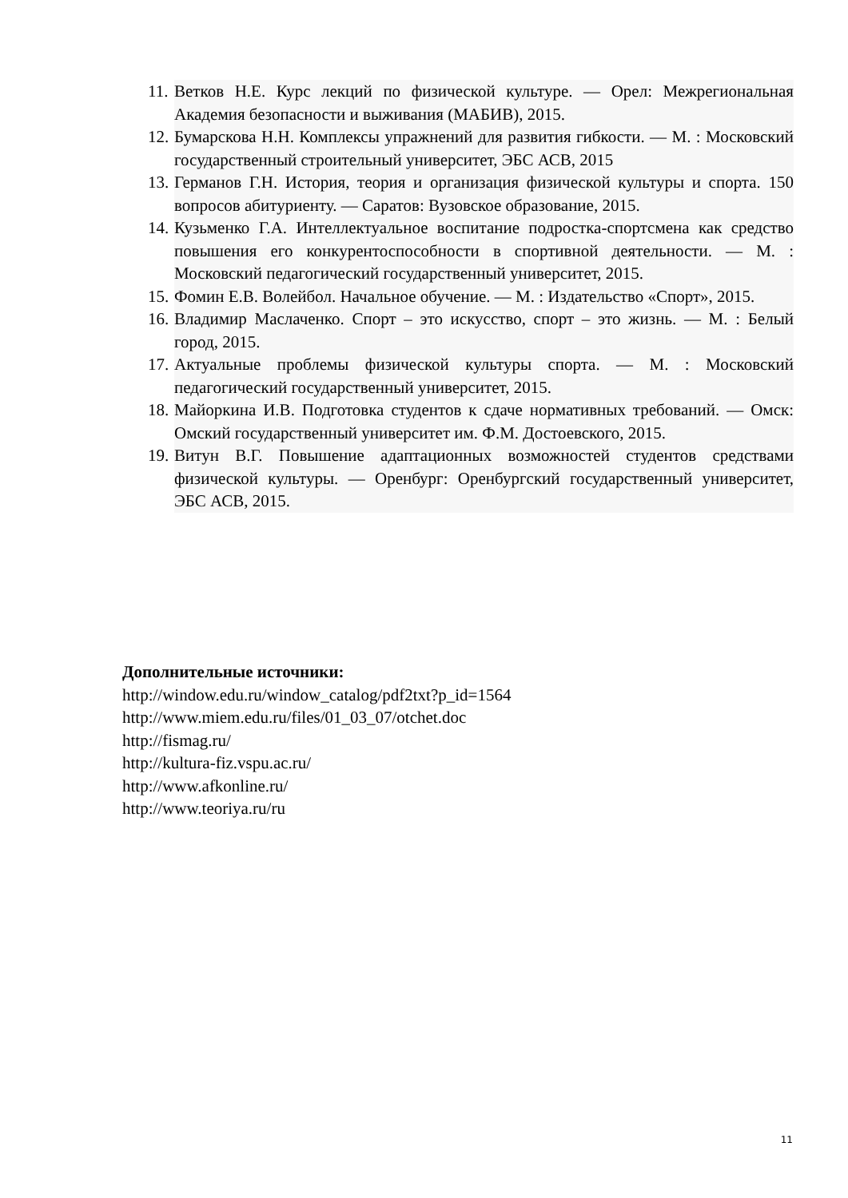11. Ветков Н.Е. Курс лекций по физической культуре. — Орел: Межрегиональная Академия безопасности и выживания (МАБИВ), 2015.
12. Бумарскова Н.Н. Комплексы упражнений для развития гибкости. — М. : Московский государственный строительный университет, ЭБС АСВ, 2015
13. Германов Г.Н. История, теория и организация физической культуры и спорта. 150 вопросов абитуриенту. — Саратов: Вузовское образование, 2015.
14. Кузьменко Г.А. Интеллектуальное воспитание подростка-спортсмена как средство повышения его конкурентоспособности в спортивной деятельности. — М. : Московский педагогический государственный университет, 2015.
15. Фомин Е.В. Волейбол. Начальное обучение. — М. : Издательство «Спорт», 2015.
16. Владимир Маслаченко. Спорт – это искусство, спорт – это жизнь. — М. : Белый город, 2015.
17. Актуальные проблемы физической культуры спорта. — М. : Московский педагогический государственный университет, 2015.
18. Майоркина И.В. Подготовка студентов к сдаче нормативных требований. — Омск: Омский государственный университет им. Ф.М. Достоевского, 2015.
19. Витун В.Г. Повышение адаптационных возможностей студентов средствами физической культуры. — Оренбург: Оренбургский государственный университет, ЭБС АСВ, 2015.
Дополнительные источники:
http://window.edu.ru/window_catalog/pdf2txt?p_id=1564
http://www.miem.edu.ru/files/01_03_07/otchet.doc
http://fismag.ru/
http://kultura-fiz.vspu.ac.ru/
http://www.afkonline.ru/
http://www.teoriya.ru/ru
11